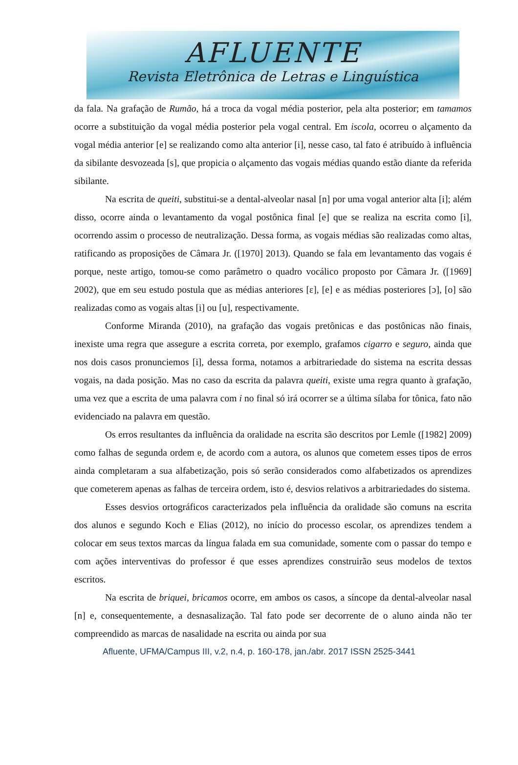AFLUENTE
Revista Eletrônica de Letras e Linguística
da fala. Na grafação de Rumão, há a troca da vogal média posterior, pela alta posterior; em tamamos ocorre a substituição da vogal média posterior pela vogal central. Em iscola, ocorreu o alçamento da vogal média anterior [e] se realizando como alta anterior [i], nesse caso, tal fato é atribuído à influência da sibilante desvozeada [s], que propicia o alçamento das vogais médias quando estão diante da referida sibilante.
Na escrita de queiti, substitui-se a dental-alveolar nasal [n] por uma vogal anterior alta [i]; além disso, ocorre ainda o levantamento da vogal postônica final [e] que se realiza na escrita como [i], ocorrendo assim o processo de neutralização. Dessa forma, as vogais médias são realizadas como altas, ratificando as proposições de Câmara Jr. ([1970] 2013). Quando se fala em levantamento das vogais é porque, neste artigo, tomou-se como parâmetro o quadro vocálico proposto por Câmara Jr. ([1969] 2002), que em seu estudo postula que as médias anteriores [ɛ], [e] e as médias posteriores [ɔ], [o] são realizadas como as vogais altas [i] ou [u], respectivamente.
Conforme Miranda (2010), na grafação das vogais pretônicas e das postônicas não finais, inexiste uma regra que assegure a escrita correta, por exemplo, grafamos cigarro e seguro, ainda que nos dois casos pronunciemos [i], dessa forma, notamos a arbitrariedade do sistema na escrita dessas vogais, na dada posição. Mas no caso da escrita da palavra queiti, existe uma regra quanto à grafação, uma vez que a escrita de uma palavra com i no final só irá ocorrer se a última sílaba for tônica, fato não evidenciado na palavra em questão.
Os erros resultantes da influência da oralidade na escrita são descritos por Lemle ([1982] 2009) como falhas de segunda ordem e, de acordo com a autora, os alunos que cometem esses tipos de erros ainda completaram a sua alfabetização, pois só serão considerados como alfabetizados os aprendizes que cometerem apenas as falhas de terceira ordem, isto é, desvios relativos a arbitrariedades do sistema.
Esses desvios ortográficos caracterizados pela influência da oralidade são comuns na escrita dos alunos e segundo Koch e Elias (2012), no início do processo escolar, os aprendizes tendem a colocar em seus textos marcas da língua falada em sua comunidade, somente com o passar do tempo e com ações interventivas do professor é que esses aprendizes construirão seus modelos de textos escritos.
Na escrita de briquei, bricamos ocorre, em ambos os casos, a síncope da dental-alveolar nasal [n] e, consequentemente, a desnasalização. Tal fato pode ser decorrente de o aluno ainda não ter compreendido as marcas de nasalidade na escrita ou ainda por sua
Afluente, UFMA/Campus III, v.2, n.4, p. 160-178, jan./abr. 2017 ISSN 2525-3441